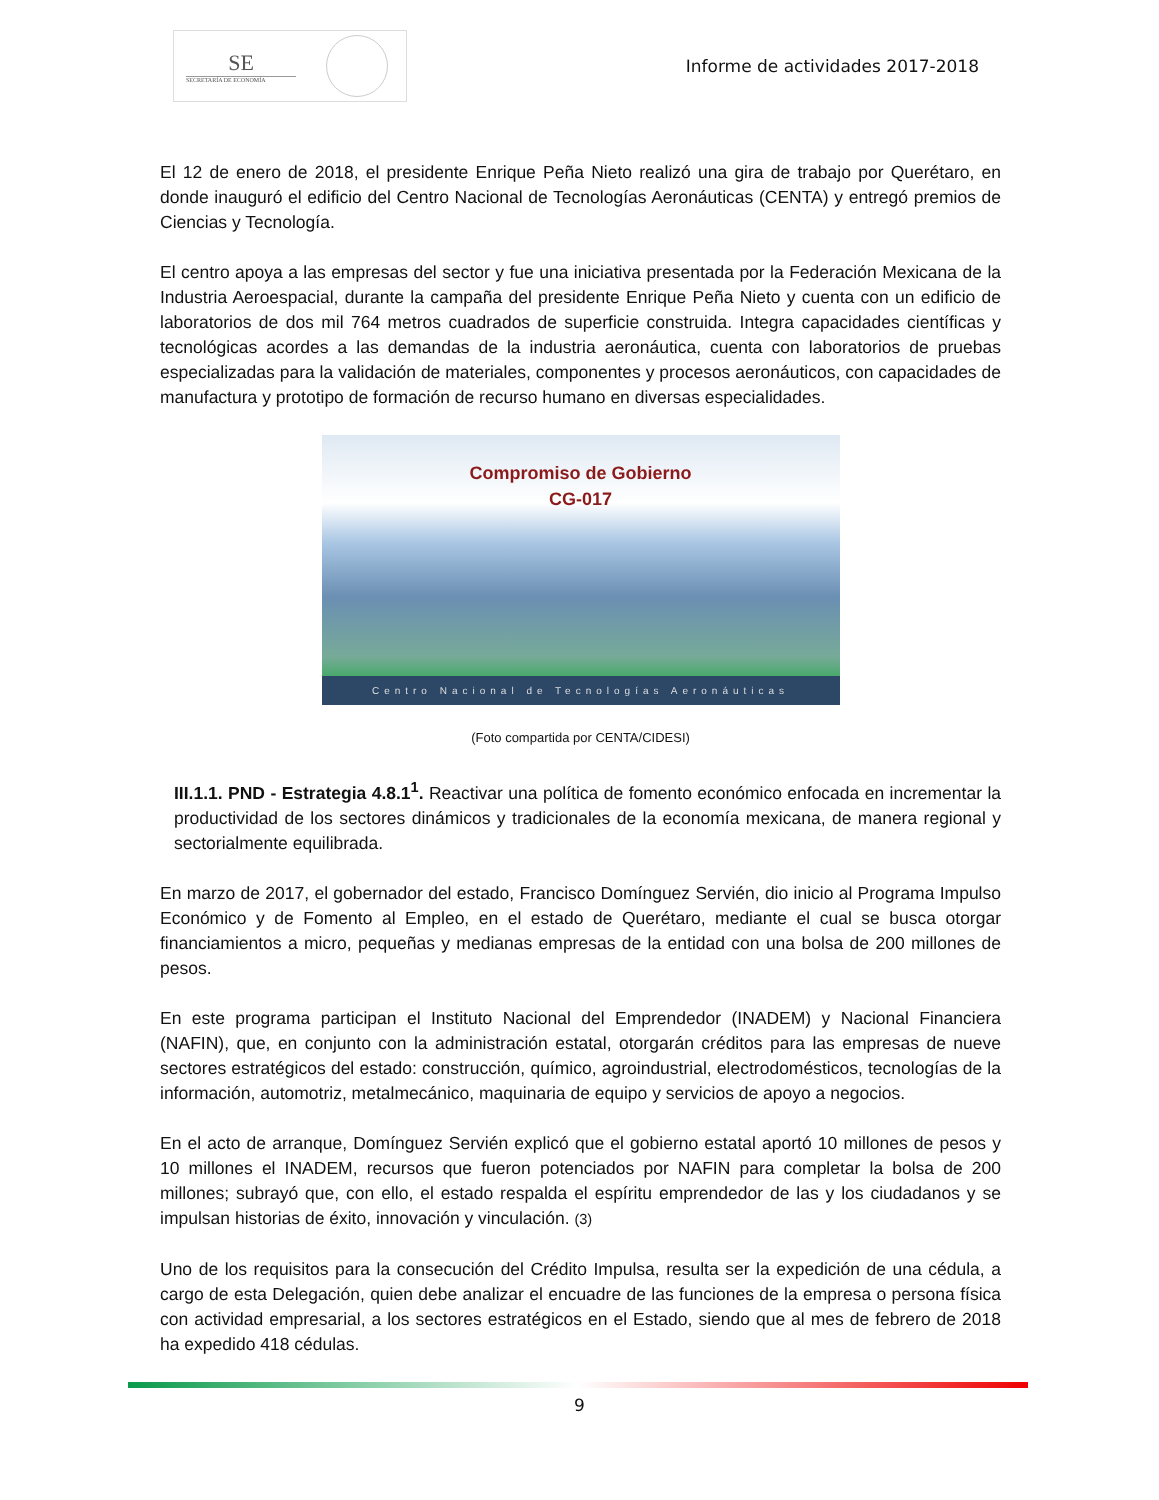SE
SECRETARÍA DE ECONOMÍA
Informe de actividades 2017-2018
El 12 de enero de 2018, el presidente Enrique Peña Nieto realizó una gira de trabajo por Querétaro, en donde inauguró el edificio del Centro Nacional de Tecnologías Aeronáuticas (CENTA) y entregó premios de Ciencias y Tecnología.
El centro apoya a las empresas del sector y fue una iniciativa presentada por la Federación Mexicana de la Industria Aeroespacial, durante la campaña del presidente Enrique Peña Nieto y cuenta con un edificio de laboratorios de dos mil 764 metros cuadrados de superficie construida. Integra capacidades científicas y tecnológicas acordes a las demandas de la industria aeronáutica, cuenta con laboratorios de pruebas especializadas para la validación de materiales, componentes y procesos aeronáuticos, con capacidades de manufactura y prototipo de formación de recurso humano en diversas especialidades.
Compromiso de Gobierno
CG-017
Centro Nacional de Tecnologías Aeronáuticas
(Foto compartida por CENTA/CIDESI)
III.1.1. PND - Estrategia 4.8.1<sup>1</sup>. Reactivar una política de fomento económico enfocada en incrementar la productividad de los sectores dinámicos y tradicionales de la economía mexicana, de manera regional y sectorialmente equilibrada.
En marzo de 2017, el gobernador del estado, Francisco Domínguez Servién, dio inicio al Programa Impulso Económico y de Fomento al Empleo, en el estado de Querétaro, mediante el cual se busca otorgar financiamientos a micro, pequeñas y medianas empresas de la entidad con una bolsa de 200 millones de pesos.
En este programa participan el Instituto Nacional del Emprendedor (INADEM) y Nacional Financiera (NAFIN), que, en conjunto con la administración estatal, otorgarán créditos para las empresas de nueve sectores estratégicos del estado: construcción, químico, agroindustrial, electrodomésticos, tecnologías de la información, automotriz, metalmecánico, maquinaria de equipo y servicios de apoyo a negocios.
En el acto de arranque, Domínguez Servién explicó que el gobierno estatal aportó 10 millones de pesos y 10 millones el INADEM, recursos que fueron potenciados por NAFIN para completar la bolsa de 200 millones; subrayó que, con ello, el estado respalda el espíritu emprendedor de las y los ciudadanos y se impulsan historias de éxito, innovación y vinculación. (3)
Uno de los requisitos para la consecución del Crédito Impulsa, resulta ser la expedición de una cédula, a cargo de esta Delegación, quien debe analizar el encuadre de las funciones de la empresa o persona física con actividad empresarial, a los sectores estratégicos en el Estado, siendo que al mes de febrero de 2018 ha expedido 418 cédulas.
9